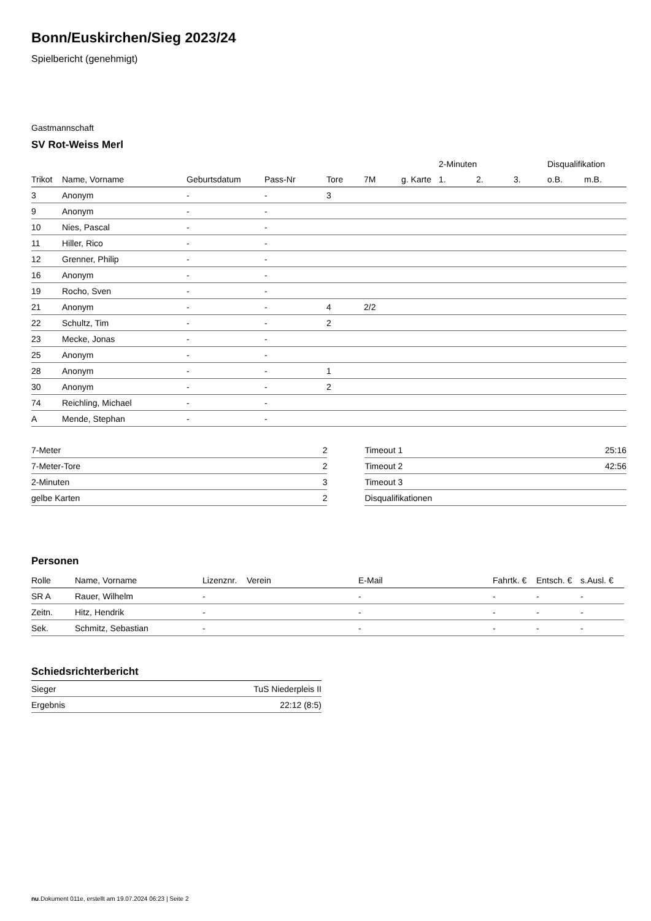Bonn/Euskirchen/Sieg 2023/24
Spielbericht (genehmigt)
Gastmannschaft
SV Rot-Weiss Merl
| | | | | | | | 2-Minuten | | | Disqualifikation | |
| Trikot | Name, Vorname | Geburtsdatum | Pass-Nr | Tore | 7M | g. Karte | 1. | 2. | 3. | o.B. | m.B. |
| 3 | Anonym | - | - | 3 | | | | | | | |
| 9 | Anonym | - | - | | | | | | | | |
| 10 | Nies, Pascal | - | - | | | | | | | | |
| 11 | Hiller, Rico | - | - | | | | | | | | |
| 12 | Grenner, Philip | - | - | | | | | | | | |
| 16 | Anonym | - | - | | | | | | | | |
| 19 | Rocho, Sven | - | - | | | | | | | | |
| 21 | Anonym | - | - | 4 | 2/2 | | | | | | |
| 22 | Schultz, Tim | - | - | 2 | | | | | | | |
| 23 | Mecke, Jonas | - | - | | | | | | | | |
| 25 | Anonym | - | - | | | | | | | | |
| 28 | Anonym | - | - | 1 | | | | | | | |
| 30 | Anonym | - | - | 2 | | | | | | | |
| 74 | Reichling, Michael | - | - | | | | | | | | |
| A | Mende, Stephan | - | - | | | | | | | | |
| 7-Meter | 2 |
| 7-Meter-Tore | 2 |
| 2-Minuten | 3 |
| gelbe Karten | 2 |
| Timeout 1 | 25:16 |
| Timeout 2 | 42:56 |
| Timeout 3 | |
| Disqualifikationen | |
Personen
| Rolle | Name, Vorname | Lizenznr. | Verein | E-Mail | Fahrtk. € | Entsch. € | s.Ausl. € |
| --- | --- | --- | --- | --- | --- | --- | --- |
| SR A | Rauer, Wilhelm | - | | - | - | - | - |
| Zeitn. | Hitz, Hendrik | - | | - | - | - | - |
| Sek. | Schmitz, Sebastian | - | | - | - | - | - |
Schiedsrichterbericht
| Sieger | TuS Niederpleis II |
| Ergebnis | 22:12 (8:5) |
nu.Dokument 011e, erstellt am 19.07.2024 06:23 | Seite 2